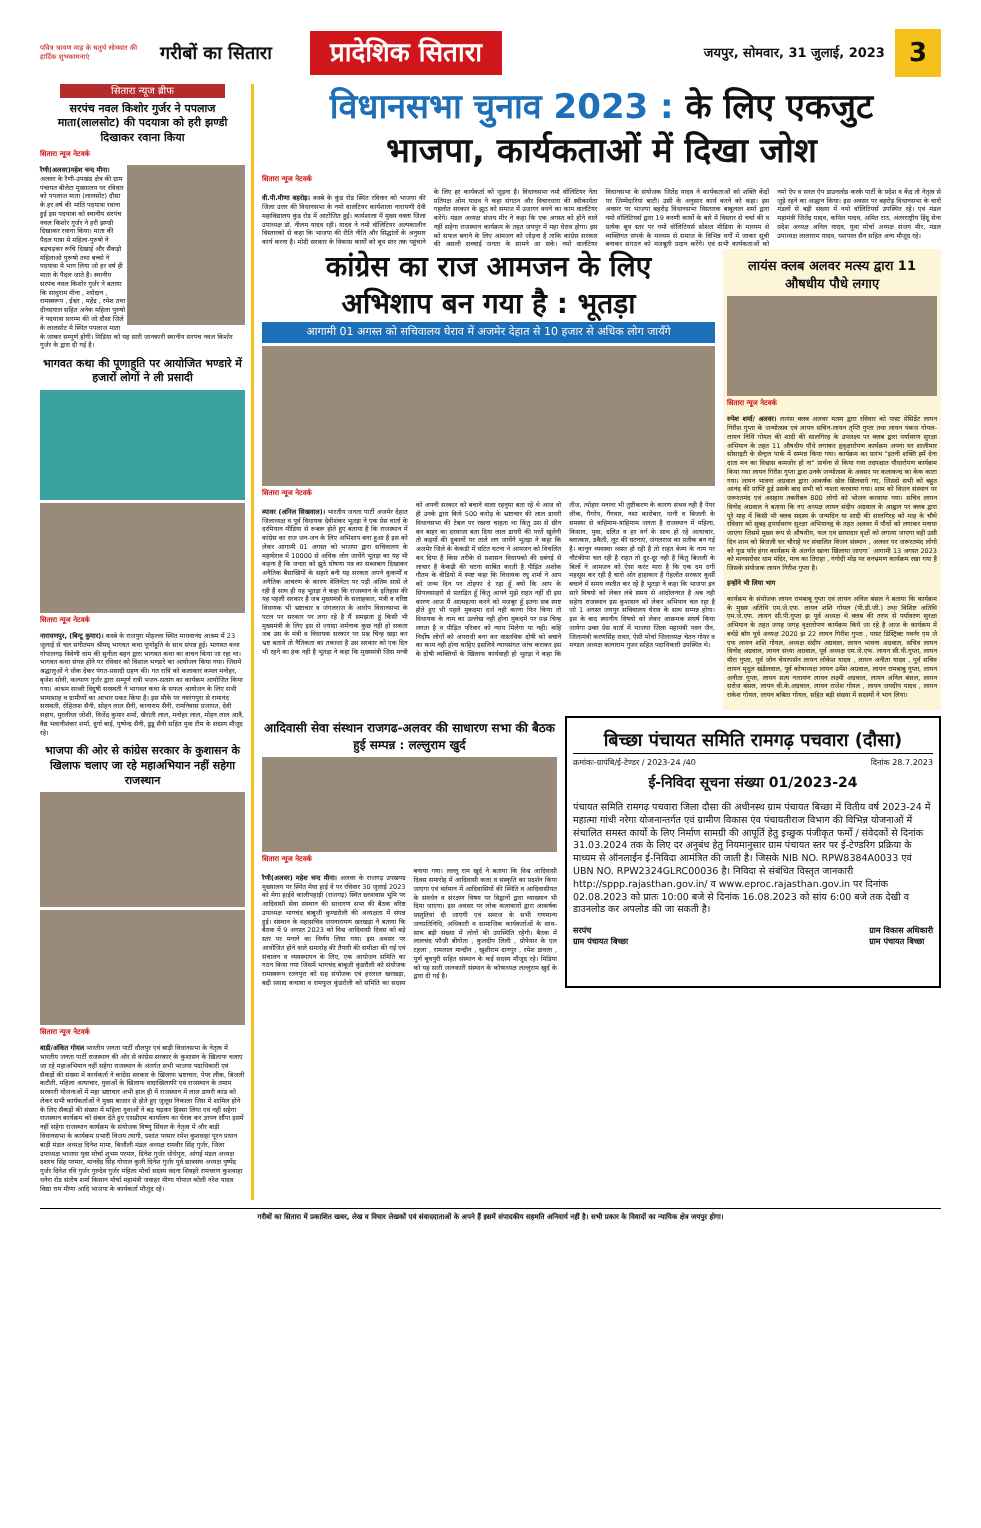पवित्र श्रावण माह के चतुर्थ सोमवार की हार्दिक शुभकामनाएं
गरीबों का सितारा
प्रादेशिक सितारा
जयपुर, सोमवार, 31 जुलाई, 2023
3
सितारा न्यूज ब्रीफ
सरपंच नवल किशोर गुर्जर ने पपलाज माता(लालसोट) की पदयात्रा को हरी झण्डी दिखाकर रवाना किया
सितारा न्यूज नेटवर्क
रैणी(अलवर)महेश चन्द मीना। अलवर के रैणी-उपखंड क्षेत्र की ग्राम पंचायत बीलेटा मुख्यालय पर रविवार को पपलाज माता (लालसोट) दौसा के हर वर्ष की भांति पदयात्रा रवाना हुई इस पदयात्रा को स्थानीय सरपंच नवल किशोर गुर्जर ने हरी झण्डी दिखाकर रवाना किया। माता की पैदल यात्रा मे महिला-पुरुषो ने बढ़चढ़कर रूचि दिखाई और सैकड़ो महिलाओ पुरूषो तथा बच्चो ने पदयात्रा मे भाग लिया जो हर वर्ष ही माता के पैदल जाते है। स्थानीय सरपंच नवल किशोर गुर्जर ने बताया कि साधुराम मीना , श्योदान , रामस्वरूप , ईश्वर , महेंद्र , रमेश तथा दीनदयाल सहित अनेक महिला पुरुषो ने पदयात्रा प्रारम्भ की जो दौसा जिले के लालसोट मे स्थित पपलाज माता के जाकर सम्पूर्ण होगी। मिडिया को यह सारी जानकारी स्थानीय सरपंच नवल किशोर गुर्जर के द्वारा दी गई है।
भागवत कथा की पूणाहुति पर आयोजित भण्डारे में हजारों लोगों ने ली प्रसादी
सितारा न्यूज नेटवर्क
नारायणपुर, (बिन्टू कुमार)। कस्बे के राजपुरा मोहल्ला स्थित माधवानंद आश्रम में 23 जुलाई से चल संगीतमय श्रीमद् भागवत कथा पूर्णाहुति के साथ संपन्न हुई। भागवत कथा गोपालगढ़ त्रिवेणी धाम की सुनीता बहन द्वारा भागवत कथा का वाचन किया जा रहा था। भागवत कथा संपन्न होने पर रविवार को विशाल भण्डारे का आयोजन किया गया। जिसमे श्रद्धालुओं ने धोक देकर पंगत-प्रसादी ग्रहण की। गत रात्रि को कलाकार कमल मनोहर, बृजेश सोनी, कल्याण गुर्जर द्वारा सम्पूर्ण रात्री भजन-सत्संग का कार्यक्रम आयोजित किया गया। आश्रम साध्वी विदुषी सरस्वती ने भागवत कथा के सफल आयोजन के लिए सभी भामाशाह व ग्रामीणों का आभार प्रकट किया है। इस मौके पर नवरंगपुरा से रामानंद सरस्वती, रोहिताश सैनी, सोहन लाल सैनी, कानाराम सैनी, रामनिवास प्रजापत, देवी सहाय, मुरलीधर जोशी, विजेंद्र कुमार शर्मा, खैराती लाल, मनोहर लाल, मोहन लाल आत्रै, वैद्य भवानीशंकर शर्मा, दुर्गा बाई, पुष्पेन्द्र सैनी, डूडू सैनी सहित युवा टीम के सदस्य मौजूद रहे।
भाजपा की ओर से कांग्रेस सरकार के कुशासन के खिलाफ चलाए जा रहे महाअभियान नहीं सहेगा राजस्थान
सितारा न्यूज नेटवर्क
बाडी/अंकित गोयल भारतीय जनता पार्टी धौलपुर एवं बाड़ी विधानसभा के नेतृत्व में भारतीय जनता पार्टी राजस्थान की ओर से कांग्रेस सरकार के कुशासन के खिलाफ चलाए जा रहे महाअभियान नहीं सहेगा राजस्थान के अंतर्गत सभी भाजपा पदाधिकारी एवं सैकड़ों की संख्या में कार्यकर्ता ने कांग्रेस सरकार के खिलाफ भ्रष्टाचार, पेपर लीक, बिजली कटौती, महिला अत्याचार, युवाओं के खिलाफ वादाखिलाफी एवं राजस्थान के तमाम सरकारी योजनाओं में महा भ्रष्टाचार अभी हाल ही में राजस्थान में लाल डायरी कांड को लेकर सभी कार्यकर्ताओं ने मुख्य बाजार से होते हुए जुलूस निकाला जिस में शामिल होने के लिए सैकड़ों की संख्या में महिला युवाओं ने बढ़ चढ़कर हिस्सा लिया एवं नहीं सहेगा राजस्थान कार्यक्रम को संबल देते हुए एसडीएम कार्यालय का घेराव कर ज्ञापन सौंपा इसमें नहीं सहेगा राजस्थान कार्यक्रम के संयोजक विष्णु सिंघल के नेतृत्व में और बाड़ी विधानसभा के कार्यक्रम प्रभारी विजय त्यागी, प्रशांत परमार रमेश कुशवाहा पूरन प्रधान बाड़ी मंडल अध्यक्ष दिनेश मामा, बिजौली मंडल अध्यक्ष रामवीर सिंह गुर्जर, जिला उपाध्यक्ष भाजपा युवा मोर्चा शुभम परमार, दिनेश गुर्जर धोधेपुरा, आंगई मंडल अध्यक्ष दशरथ सिंह परमार, मानवेंद्र सिंह गोपाल कुली दिनेश गुर्जर पूर्व छात्रसंघ अध्यक्ष पुष्पेंद्र गुर्जर दिनेश रवि गुर्जर गुरुदेव गुर्जर महिला मोर्चा सदस्य वंदना शिवहरे रामचरण कुशवाहा धनेरा रोड संतोष शर्मा किसान मोर्चा महामंत्री जवाहर मीणा गोपाल कोली नरेश यादव विद्या राम मीणा आदि भाजपा के कार्यकर्ता मौजूद रहे।
विधानसभा चुनाव 2023 : के लिए एकजुट
भाजपा, कार्यकताओं में दिखा जोश
सितारा न्यूज नेटवर्क
वी.पी.मीणा बहरोड़। कस्बे के कुंड रोड स्थित रविवार को भाजपा की जिला उत्तर की विधानसभा के नमो वालंटियर कार्यशाला नारायणी देवी महाविद्यालय कुंड रोड में आटोजित हुई। कार्यशाला में मुख्य वक्ता जिला उपाध्यक्ष डॉ. नीलम यादव रही। यादव ने नमो वॉलिटियर अल्पकालीन विस्तारको से कहा कि भाजपा की रीति नीति और सिद्धांतों के अनुसार कार्य करना है। मोदी सरकार के विकास कार्यों को बूथ स्तर तक पहुंचाने के लिए हर कार्यकर्ता को जुड़ना है। विधानसभा नमो वॉलिटियर नेता प्रतिपक्ष ओम यादव ने कहा संगठन और विचारधारा की स्वीकार्यता गहलोत सरकार के झूठ को समाज में उजागर करने का काम वालंटियर करेंगे। मंडल अध्यक्ष संजय मीर ने कहा कि एक अगस्त को होने वाले नहीं सहेगा राजस्थान कार्यक्रम के तहत जयपुर में महा घेराव होगा। इस को सफल बनाने के लिए आमजन को जोड़ना है ताकि कांग्रेस सरकार की असली सच्चाई जनता के सामने आ सके। नमो वालंटियर विधानसभा के संयोजक जितेंद्र यादव ने कार्यकताओं को शक्ति केंद्रों पर जिम्मेदारियां बाटी। उसी के अनुसार कार्य करने को कहा। इस अवसर पर भाजपा बहरोड़ विधानसभा विस्तारक बाबूलाल शर्मा द्वारा नमो वॉलिटियर्स द्वारा 19 करणी कार्यो के बारे में विस्तार से चर्चा की व प्रत्येक बूथ स्तर पर नमो वॉलिटियर्स सोशल मीडिया के माध्यम से व्यक्तिगत संपर्क के माध्यम से समाज के विभिन्न वर्गों में जाकर सूची बनाकर संगठन को मजबूती प्रदान करेंगे। एवं सभी कार्यकताओं को नमो ऐप व सरल ऐप डाउनलोड करके पार्टी के प्रदेश व केंद्र तो नेतृत्व से जुड़े रहने का आह्वान किया। इस अवसर पर बहरोड़ विधानसभा के चारों मंडलों से बड़ी संख्या में नमो वॉलिटियर्स उपस्थित रहे। एवं मंडल महामंत्री जितेंद्र यादव, कपिल यादव, अमित राठ, अंतरराष्ट्रीय हिंदू सेना प्रदेश अध्यक्ष अनिल यादव, युवा मोर्चा अध्यक्ष संजय मीर, मंडल उपाध्यक्ष लालाराम यादव, यशपाल सैन सहित अन्य मौजूद रहे।
कांग्रेस का राज आमजन के लिए
अभिशाप बन गया है : भूतड़ा
आगामी 01 अगस्त को सचिवालय घेराव में अजमेर देहात से 10 हजार से अधिक लोग जायँगे
सितारा न्यूज नेटवर्क
ब्यावर (अनिल सिखवाल)। भारतीय जनता पार्टी अजमेर देहात जिलाध्यक्ष व पूर्व विधायक देवीशंकर भूतड़ा ने एक प्रेस वार्ता के दरमियान मीडिया से रूबरू होते हुए बताया है कि राजस्थान में कांग्रेस का राज जन-जन के लिए अभिशाप बना हुआ है इस को लेकर आगामी 01 अगस्त को भाजपा द्वारा सचिवालय के महाघेराव में 10000 से अधिक लोग जायेंगे भूतड़ा का यह भी कहना है कि जनता को झूठे घोषणा पत्र का सब्जबाग दिखाकर अनैतिक बैसाखियों के सहारे बनी यह सरकार अपने कुकर्मों व अनैतिक आचरण के कारण वेलिनेटर पर पड़ी अंतिम सासे ले रही है साथ ही यह भूतड़ा ने कहा कि राजस्थान के इतिहास की यह पहली सरकार है जब मुख्यमंत्री के सलाहकार, मंत्री व वरिष्ठ विधायक भी भ्रष्टाचार व जंगलराज के आरोप विधानसभा के पटल पर सरकार पर लगा रहे है मैं समझता हूं किसी भी मुख्यमंत्री के लिए इस से ज्यादा शर्मनाक कुछ नही हो सकता जब उस के मंत्री व विधायक सरकार पर प्रश्न चिन्ह खड़ा कर भ्रष्ट बताये तो नैतिकता का तकाजा है उस सरकार को एक दिन भी रहने का हक नही है भूतड़ा ने कहा कि मुख्यमंत्री जिस मन्त्री को अपनी सरकार को बचाने वाला रहनुमा बता रहे थे आज वो ही उनके द्वारा किये 500 करोड़ के भ्रष्टाचार की लाल डायरी विधानसभा की टेबल पर रखना चाहता था किंतु उस से छीन कर बाहर का दरवाजा बता दिया लाल डायरी की परतें खुलेगी तो कइयों की दुकानों पर ताले लग जायेंगे भूतड़ा ने कहा कि अजमेर जिले के केकडी में घटित घटना ने आमजन को विचलित कर दिया है किस तरीके से प्रशासन विधायको की दबंगई से लाचार है केकड़ी की घटना साबित करती है पीड़ित अशोक गौतम के वीडियो में स्पष्ट कहा कि विधायक रघु शर्मा ने आप को जन्म दिन पर तोहफा दे रहा हूँ क्यो कि आप के सिपलसाहरो से प्रताड़ित हूँ किंतु आपने मुझे राहत नहीं दी इस कारण आज मैं आत्महत्या करने को मजबूर हूँ इतना सब स्पष्ट होते हुए भी पहले मुकदमा दर्ज नही करना फिर किया तो विधायक के नाम का उल्लेख नही होना मुकदमे पर प्रश्न चिन्ह लगता है व पीड़ित परिवार को न्याय मिलेगा या नही। कहि निर्दोष लोगों को अपराधी बना कर वास्तविक दोषी को बचाने का काम नही होना चाहिए इसलिये न्यायसंगत जांच कराकर इस के दोषी व्यक्तियों के खिलाफ कार्यवाही हो भूतड़ा ने कहा कि तीज, त्योहार मनाना भी तुष्टीकरण के कारण संभव नही है पेपर लीक, गैगरेप, गैंगवार, नशा कारोबार, पानी व बिजली के समस्या से त्राहिमाम-त्राहिमाम जनता है राजस्थान में महिला, किसान, युवा, दलित व हर वर्ग के साथ हो रहे अत्याचार, ब्लात्कार, डकैती, लूट की घटनाएं, जंगलराज का प्रतीक बन गई है। कानून व्यवस्था ध्वस्त हो रही है तो राहत केम्प के नाम पर नौटंकीया चल रही है राहत तो दूर-दूर नही है किंतु बिजली के बिलों ने आमजन को ऐसा करंट मारा है कि एक दम ठगी महसूस कर रही है चारो ओर हाहाकार है गेहलोत सरकार कुर्सी बचाने में समय व्यतीत कर रहे है भूतड़ा ने कहा कि भाजपा इन सारे विषयो को लेकर लंबे समय से आंदोलनरत है अब नही सहेगा राजस्थान इस कुशासन को लेकर अभियान चल रहा है जो 1 अगस्त जयपुर सचिवालय घेराव के साथ सम्पन्न होगा। इस के बाद स्थानीय विषयो को लेकर आक्रमक संघर्ष किया जायेगा उक्त प्रेस वार्ता में भाजपा जिला महामंत्री पवन जैन, जिलामंत्री करणसिंह रावत, ऐसी मोर्चा जिलाध्यक्ष चेतन गोयर व मण्डल अध्यक्ष कानाराम गुजर सहित पदाधिकारी उपस्थित थे।
लायंस क्लब अलवर मत्स्य द्वारा 11 औषधीय पौधे लगाए
सितारा न्यूज नेटवर्क
रुपेश शर्मा/ अलवर। लायंस क्लब अलवर मत्स्य द्वारा रविवार को पास्ट प्रेसिडेंट लायन गिरीश गुप्ता के जन्मोत्सव एवं लायन सचिन-लायन तृप्ति गुप्ता तथा लायन पंकज गोयल-लायन निधि गोयल की शादी की सालगिरह के उपलक्ष्य पर क्लब द्वारा पर्यावरण सुरक्षा अभियान के तहत 11 औषधीय पौधे लगाकर हृवृक्षारोपण कार्यक्रम अपना घर शालीमार सोसाइटी के सेन्ट्रल पार्क में सम्पन्न किया गया। कार्यक्रम का प्रारंभ "इतनी शक्ति हमें देना दाता मन का विश्वास कमजोर हो ना" प्रार्थना से किया गया तदपश्चात पौधारोपण कार्यक्रम किया गया लायन गिरीश गुप्ता द्वारा उनके जन्मोत्सव के अवसर पर कलाकन्द का केक काटा गया। लायन भावना अग्रवाल द्वारा आकर्षक खेल खिलवाये गए, जिससे सभी को बहुत आनंद की प्राप्ति हुई उसके बाद सभी को नाश्ता करवाया गया। शाम को विजन संस्थान पर जरूरतमंद एवं असहाय तकरीबन 800 लोगो को भोजन करवाया गया। सचिव लायन विनोद अग्रवाल ने बताया कि नए अध्यक्ष लायन संदीप अग्रवाल के आह्वान पर क्लब द्वारा पूरे माह में किसी भी क्लब सदस्य के जन्मदिन या शादी की सालगिरह को माह के चौथे रविवार को सुबह हृपर्यावरण सुरक्षा अभियानहृ के तहत अलवर में पौधों को लगाकर मनाया जाएगा जिसमे मुख्य रूप से औषधीय, फल एवं छायादार वृक्षों को लगाया जाएगा वही उसी दिन शाम को बिजली घर चौराहे पर संचालित विजन संस्थान , अलवर पर जरूरतमंद लोगो को फूड फॉर हंगर कार्यक्रम के अंतर्गत खाना खिलाया जाएगा` आगामी 13 अगस्त 2023 को मानसरोवर धाम मंदिर, माच का तिराहा , गंगोदी मोड़ पर वनभ्रमण कार्यक्रम रखा गया है जिसके संयोजक लायन गिरीश गुप्ता है।
इन्होंने भी लिया भाग
कार्यक्रम के संयोजक लायन रामबाबू गुप्ता एवं लायन अनिल बंसल ने बताया कि कार्यक्रम के मुख्य अतिथि एम.जे.एफ. लायन शशि गोयल (पी.डी.जी.) तथा विशिष्ट अतिथि एम.जे.एफ. लायन सी.पी.गुप्ता झ पूर्व अध्यक्ष थे क्लब की तरफ से पर्यावरण सुरक्षा अभियान के तहत जगह जगह वृक्षारोपण कार्यक्रम किये जा रहे है आज के कार्यक्रम में बर्थडे बॉय पूर्व अध्यक्ष 2020 झ 22 लायन गिरीश गुप्ता , पास्ट डिस्ट्रिक्ट गवर्नर एम जे एफ लायन शशि गोयल, अध्यक्ष संदीप अग्रवाल, लायन भावना अग्रवाल, सचिव लायन विनोद अग्रवाल, लायन संध्या अग्रवाल, पूर्व अध्यक्ष एम.जे.एफ. लायन सी.पी.गुप्ता, लायन मीरा गुप्ता, पूर्व जोन चेयरपर्सन लायन लोकेश यादव , लायन अनीता यादव , पूर्व सचिव लायन मृदुल खंडेलवाल, पूर्व कोषाध्यक्ष लायन उमेश अग्रवाल, लायन रामबाबू गुप्ता, लायन अनीता गुप्ता, लायन सत्य नारायण लायन लक्ष्मी अग्रवाल, लायन अनिल बंसल, लायन सरोज बंसल, लायन वी.के.अग्रवाल, लायन राजेश गोयल , लायन जयदीप यादव , लायन राकेश गोयल, लायन बबिता गोयल, सहित बड़ी संख्या में सदस्यों ने भाग लिया।
आदिवासी सेवा संस्थान राजगढ-अलवर की साधारण सभा की बैठक हुई सम्पन्न : लल्लुराम खुर्द
सितारा न्यूज नेटवर्क
रैणी(अलवर) महेश चन्द मीना। अलवर के राजगढ़ उपखण्ड मुख्यालय पर स्थित मेघा हाई वे पर रविवार 30 जुलाई 2023 को मेगा हाईवे कालीपहाड़ी (राजगढ़) स्थित छात्रावास भूमि पर आदिवासी सेवा संस्थान की साधारण सभा की बैठक वरिष्ठ उपाध्यक्ष भागचंद बाबूजी कुण्डरोली की अध्यक्षता में संपन्न हुई। संस्थान के महासचिव जयनारायण खरखड़ा ने बताया कि बैठक में 9 अगस्त 2023 को विश्व आदिवासी दिवस को बड़े स्तर पर मनाने का निर्णय लिया गया। इस अवसर पर आयोजित होने वाले समारोह की तैयारी की समीक्षा की गई एवं संचालन व व्यवस्थापन के लिए, एक आयोजन समिति का गठन किया गया जिसमें भागचंद बाबूजी कुंडरौली को संयोजक रामस्वरूप रतनपुरा को सह संयोजक एवं हरलाल खरखड़ा, बद्री प्रसाद कचावा व रामफूल कुंडरोली को समिति का सदस्य बनाया गया। लल्लू राम खुर्द ने बताया कि विश्व आदिवासी दिवस समारोह में आदिवासी कला व संस्कृति का प्रदर्शन किया जाएगा एवं वर्तमान में आदिवासियों की स्थिति व आदिवासीयत के संवर्धन व संरक्षण विषय पर विद्वानों द्वारा व्याख्यान भी दिया जाएगा। इस अवसर पर लोक कलाकारों द्वारा आकर्षक प्रस्तुतियां दी जाएगी एवं समाज के सभी गणमान्य जनप्रतिनिधि, अधिकारी व सामाजिक कार्यकर्ताओं के साथ-साथ बड़ी संख्या में लोगों की उपस्थिति रहेगी। बैठक में लालचंद फौजी बीगोता , कुलदीप लिली , प्रोफेसर के एल टहला , रामलाल मान्द्रीन , खुशीराम दानपुर , रमेश डावला , पूर्ण बूचपुरी सहित संस्थान के कई सदस्य मौजूद रहे। मिडिया को यह सारी जानकारी संस्थान के कोषाध्यक्ष लल्लुराम खुर्द के द्वारा दी गई है।
बिच्छा पंचायत समिति रामगढ़ पचवारा (दौसा)
क्रमांकः-ग्रापंबि/ई-टेण्डर / 2023-24 /40 दिनांक 28.7.2023
ई-निविदा सूचना संख्या 01/2023-24
पंचायत समिति रामगढ़ पचवारा जिला दौसा की अधीनस्थ ग्राम पंचायत बिच्छा में वितीय वर्ष 2023-24 में महात्मा गांधी नरेगा योजनान्तर्गत एवं ग्रामीण विकास एंव पंचायतीराज विभाग की विभिन्न योजनाओं में संचालित समस्त कार्यो के लिए निर्माण सामग्री की आपूर्ति हेतु इच्छुक पंजीकृत फर्मो / संवेदकों से दिनांक 31.03.2024 तक के लिए दर अनुबंध हेतु नियमानुसार ग्राम पंचायत स्तर पर ई-टेण्डरिग प्रक्रिया के माध्यम से ऑनलाईन ई-निविदा आमंत्रित की जाती है। जिसके NIB NO. RPW8384A0033 एवं UBN NO. RPW2324GLRC00036 है। निविदा से संबंधित विस्तृत जानकारी http://sppp.rajasthan.gov.in/ व www.eproc.rajasthan.gov.in पर दिनांक 02.08.2023 को प्रातः 10:00 बजे से दिनांक 16.08.2023 को सांय 6:00 बजे तक देखी व डाउनलोड कर अपलोड की जा सकती है।
सरपंच
ग्राम पंचायत बिच्छा ग्राम विकास अधिकारी
ग्राम पंचायत बिच्छा
गरीबों का सितारा में प्रकाशित खबर, लेख व विचार लेखकों एवं संवाददाताओं के अपने हैं इसमें संपादकीय सहमति अनिवार्य नहीं है। सभी प्रकार के विवादों का न्यायिक क्षेत्र जयपुर होगा।